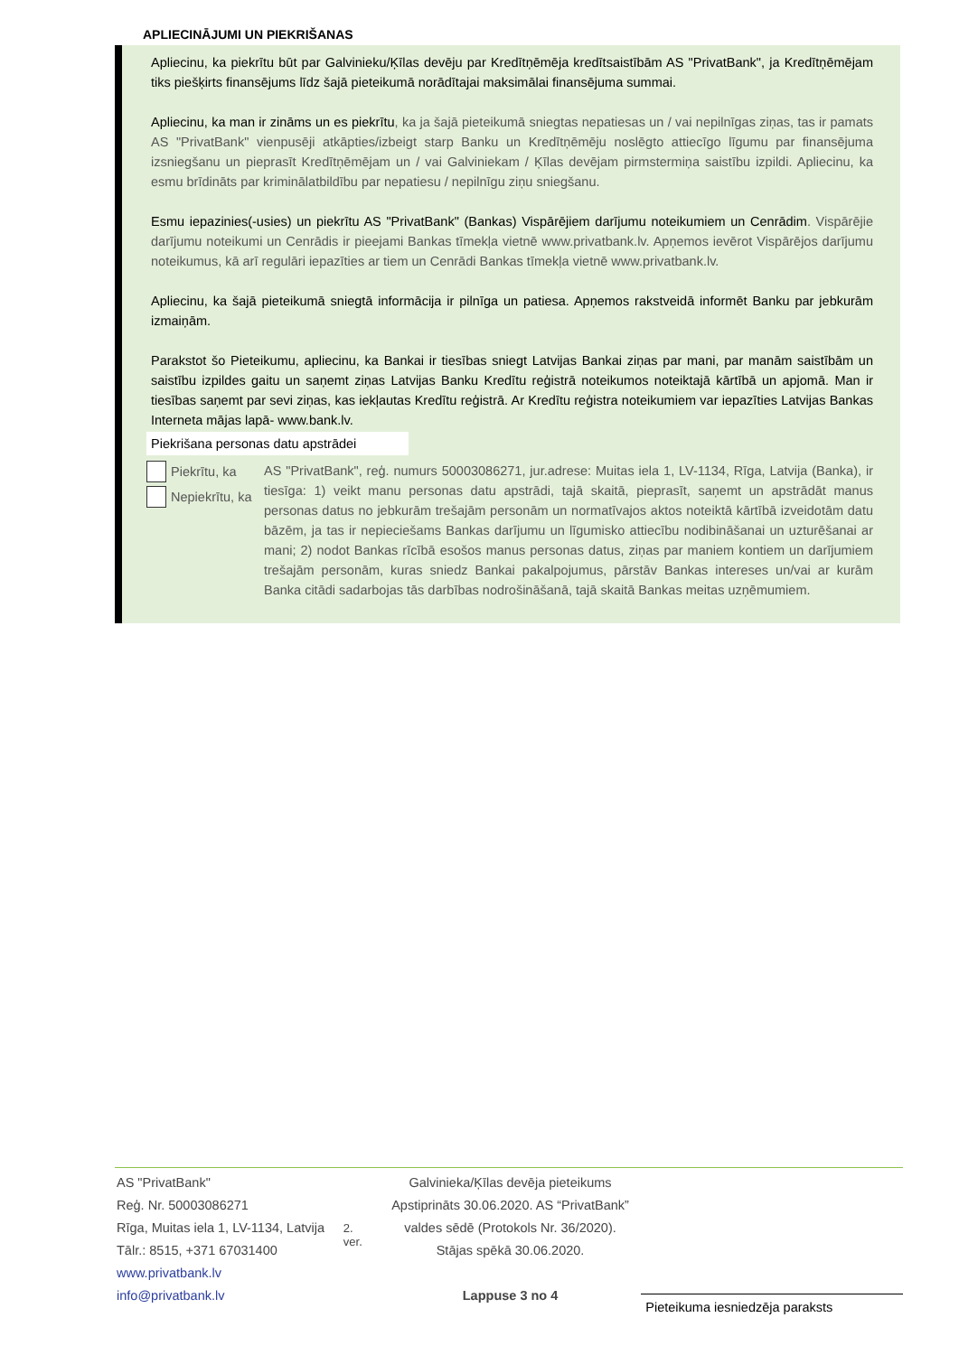APLIECINĀJUMI UN PIEKRIŠANAS
Apliecinu, ka piekrītu būt par Galvinieku/Ķīlas devēju par Kredītņēmēja kredītsaistībām AS "PrivatBank", ja Kredītņēmējam tiks piešķirts finansējums līdz šajā pieteikumā norādītajai maksimālai finansējuma summai.
Apliecinu, ka man ir zināms un es piekrītu, ka ja šajā pieteikumā sniegtas nepatiesas un / vai nepilnīgas ziņas, tas ir pamats AS "PrivatBank" vienpusēji atkāpties/izbeigt starp Banku un Kredītņēmēju noslēgto attiecīgo līgumu par finansējuma izsniegšanu un pieprasīt Kredītņēmējam un / vai Galviniekam / Ķīlas devējam pirmstermiņa saistību izpildi. Apliecinu, ka esmu brīdināts par kriminālatbildību par nepatiesu / nepilnīgu ziņu sniegšanu.
Esmu iepazinies(-usies) un piekrītu AS "PrivatBank" (Bankas) Vispārējiem darījumu noteikumiem un Cenrādim. Vispārējie darījumu noteikumi un Cenrādis ir pieejami Bankas tīmekļa vietnē www.privatbank.lv. Apņemos ievērot Vispārējos darījumu noteikumus, kā arī regulāri iepazīties ar tiem un Cenrādi Bankas tīmekļa vietnē www.privatbank.lv.
Apliecinu, ka šajā pieteikumā sniegtā informācija ir pilnīga un patiesa. Apņemos rakstveidā informēt Banku par jebkurām izmaiņām.
Parakstot šo Pieteikumu, apliecinu, ka Bankai ir tiesības sniegt Latvijas Bankai ziņas par mani, par manām saistībām un saistību izpildes gaitu un saņemt ziņas Latvijas Banku Kredītu reģistrā noteikumos noteiktajā kārtībā un apjomā. Man ir tiesības saņemt par sevi ziņas, kas iekļautas Kredītu reģistrā. Ar Kredītu reģistra noteikumiem var iepazīties Latvijas Bankas Interneta mājas lapā- www.bank.lv.
Piekrišana personas datu apstrādei
Piekrītu, ka
Nepiekrītu, ka
AS "PrivatBank", reģ. numurs 50003086271, jur.adrese: Muitas iela 1, LV-1134, Rīga, Latvija (Banka), ir tiesīga: 1) veikt manu personas datu apstrādi, tajā skaitā, pieprasīt, saņemt un apstrādāt manus personas datus no jebkurām trešajām personām un normatīvajos aktos noteiktā kārtībā izveidotām datu bāzēm, ja tas ir nepieciešams Bankas darījumu un līgumisko attiecību nodibināšanai un uzturēšanai ar mani; 2) nodot Bankas rīcībā esošos manus personas datus, ziņas par maniem kontiem un darījumiem trešajām personām, kuras sniedz Bankai pakalpojumus, pārstāv Bankas intereses un/vai ar kurām Banka citādi sadarbojas tās darbības nodrošināšanā, tajā skaitā Bankas meitas uzņēmumiem.
AS "PrivatBank"
Reģ. Nr. 50003086271
Rīga, Muitas iela 1, LV-1134, Latvija
Tālr.: 8515, +371 67031400
www.privatbank.lv
info@privatbank.lv
2. ver.
Galvinieka/Ķīlas devēja pieteikums
Apstiprināts 30.06.2020. AS “PrivatBank” valdes sēdē (Protokols Nr. 36/2020).
Stājas spēkā 30.06.2020.
Lappuse 3 no 4
Pieteikuma iesniedzēja paraksts